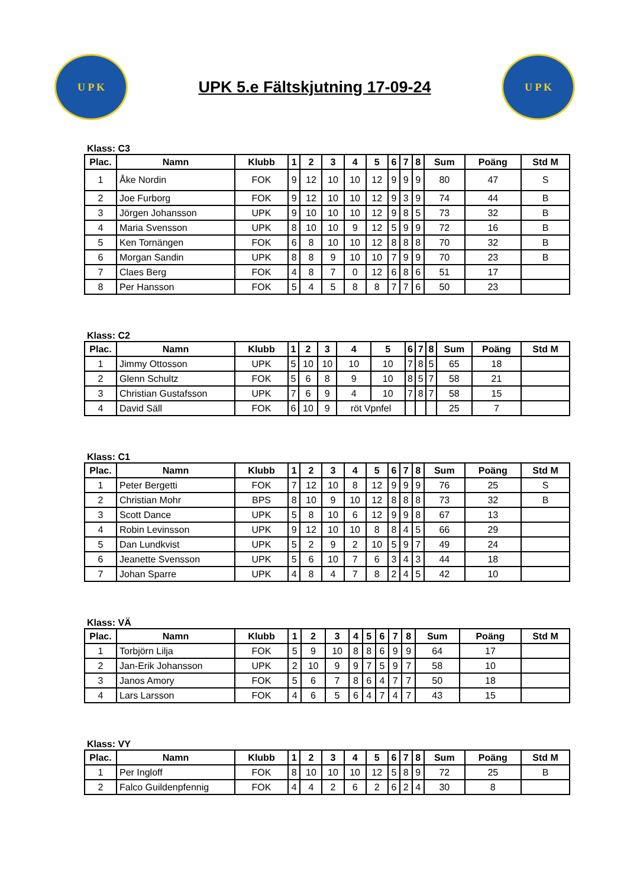U P K
UPK 5.e Fältskjutning 17-09-24
U P K
Klass: C3
| Plac. | Namn | Klubb | 1 | 2 | 3 | 4 | 5 | 6 | 7 | 8 | Sum | Poäng | Std M |
| --- | --- | --- | --- | --- | --- | --- | --- | --- | --- | --- | --- | --- | --- |
| 1 | Åke Nordin | FOK | 9 | 12 | 10 | 10 | 12 | 9 | 9 | 9 | 80 | 47 | S |
| 2 | Joe Furborg | FOK | 9 | 12 | 10 | 10 | 12 | 9 | 3 | 9 | 74 | 44 | B |
| 3 | Jörgen Johansson | UPK | 9 | 10 | 10 | 10 | 12 | 9 | 8 | 5 | 73 | 32 | B |
| 4 | Maria Svensson | UPK | 8 | 10 | 10 | 9 | 12 | 5 | 9 | 9 | 72 | 16 | B |
| 5 | Ken Tornängen | FOK | 6 | 8 | 10 | 10 | 12 | 8 | 8 | 8 | 70 | 32 | B |
| 6 | Morgan Sandin | UPK | 8 | 8 | 9 | 10 | 10 | 7 | 9 | 9 | 70 | 23 | B |
| 7 | Claes Berg | FOK | 4 | 8 | 7 | 0 | 12 | 6 | 8 | 6 | 51 | 17 | |
| 8 | Per Hansson | FOK | 5 | 4 | 5 | 8 | 8 | 7 | 7 | 6 | 50 | 23 | |
Klass: C2
| Plac. | Namn | Klubb | 1 | 2 | 3 | 4 | 5 | 6 | 7 | 8 | Sum | Poäng | Std M |
| --- | --- | --- | --- | --- | --- | --- | --- | --- | --- | --- | --- | --- | --- |
| 1 | Jimmy Ottosson | UPK | 5 | 10 | 10 | 10 | 10 | 7 | 8 | 5 | 65 | 18 | |
| 2 | Glenn Schultz | FOK | 5 | 6 | 8 | 9 | 10 | 8 | 5 | 7 | 58 | 21 | |
| 3 | Christian Gustafsson | UPK | 7 | 6 | 9 | 4 | 10 | 7 | 8 | 7 | 58 | 15 | |
| 4 | David Säll | FOK | 6 | 10 | 9 | röt Vpnfel | | | | | 25 | 7 | |
Klass: C1
| Plac. | Namn | Klubb | 1 | 2 | 3 | 4 | 5 | 6 | 7 | 8 | Sum | Poäng | Std M |
| --- | --- | --- | --- | --- | --- | --- | --- | --- | --- | --- | --- | --- | --- |
| 1 | Peter Bergetti | FOK | 7 | 12 | 10 | 8 | 12 | 9 | 9 | 9 | 76 | 25 | S |
| 2 | Christian Mohr | BPS | 8 | 10 | 9 | 10 | 12 | 8 | 8 | 8 | 73 | 32 | B |
| 3 | Scott Dance | UPK | 5 | 8 | 10 | 6 | 12 | 9 | 9 | 8 | 67 | 13 | |
| 4 | Robin Levinsson | UPK | 9 | 12 | 10 | 10 | 8 | 8 | 4 | 5 | 66 | 29 | |
| 5 | Dan Lundkvist | UPK | 5 | 2 | 9 | 2 | 10 | 5 | 9 | 7 | 49 | 24 | |
| 6 | Jeanette Svensson | UPK | 5 | 6 | 10 | 7 | 6 | 3 | 4 | 3 | 44 | 18 | |
| 7 | Johan Sparre | UPK | 4 | 8 | 4 | 7 | 8 | 2 | 4 | 5 | 42 | 10 | |
Klass: VÄ
| Plac. | Namn | Klubb | 1 | 2 | 3 | 4 | 5 | 6 | 7 | 8 | Sum | Poäng | Std M |
| --- | --- | --- | --- | --- | --- | --- | --- | --- | --- | --- | --- | --- | --- |
| 1 | Torbjörn Lilja | FOK | 5 | 9 | 10 | 8 | 8 | 6 | 9 | 9 | 64 | 17 | |
| 2 | Jan-Erik Johansson | UPK | 2 | 10 | 9 | 9 | 7 | 5 | 9 | 7 | 58 | 10 | |
| 3 | Janos Amory | FOK | 5 | 6 | 7 | 8 | 6 | 4 | 7 | 7 | 50 | 18 | |
| 4 | Lars Larsson | FOK | 4 | 6 | 5 | 6 | 4 | 7 | 4 | 7 | 43 | 15 | |
Klass: VY
| Plac. | Namn | Klubb | 1 | 2 | 3 | 4 | 5 | 6 | 7 | 8 | Sum | Poäng | Std M |
| --- | --- | --- | --- | --- | --- | --- | --- | --- | --- | --- | --- | --- | --- |
| 1 | Per Ingloff | FOK | 8 | 10 | 10 | 10 | 12 | 5 | 8 | 9 | 72 | 25 | B |
| 2 | Falco Guildenpfennig | FOK | 4 | 4 | 2 | 6 | 2 | 6 | 2 | 4 | 30 | 8 | |